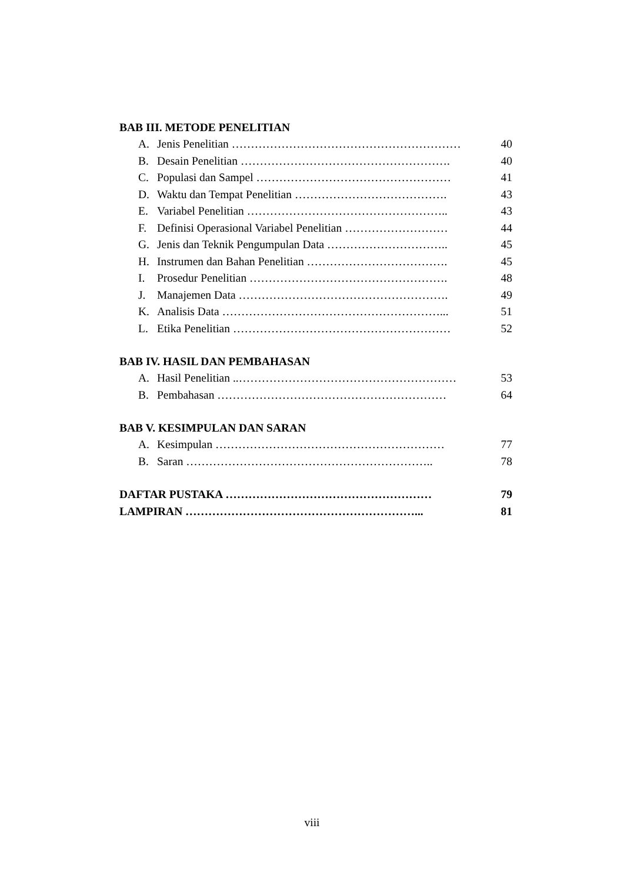BAB III. METODE PENELITIAN
A. Jenis Penelitian …………………………………………………… 40
B. Desain Penelitian ………………………………………………. 40
C. Populasi dan Sampel …………………………………………… 41
D. Waktu dan Tempat Penelitian …………………………………. 43
E. Variabel Penelitian …………………………………………….. 43
F. Definisi Operasional Variabel Penelitian ……………………… 44
G. Jenis dan Teknik Pengumpulan Data ………………………….. 45
H. Instrumen dan Bahan Penelitian ………………………………. 45
I. Prosedur Penelitian ……………………………………………. 48
J. Manajemen Data ………………………………………………. 49
K. Analisis Data …………………………………………………... 51
L. Etika Penelitian ………………………………………………… 52
BAB IV. HASIL DAN PEMBAHASAN
A. Hasil Penelitian ..………………………………………………… 53
B. Pembahasan …………………………………………………… 64
BAB V. KESIMPULAN DAN SARAN
A. Kesimpulan …………………………………………………… 77
B. Saran ……………………………………………………….. 78
DAFTAR PUSTAKA ……………………………………………… 79
LAMPIRAN ……………………………………………………... 81
viii